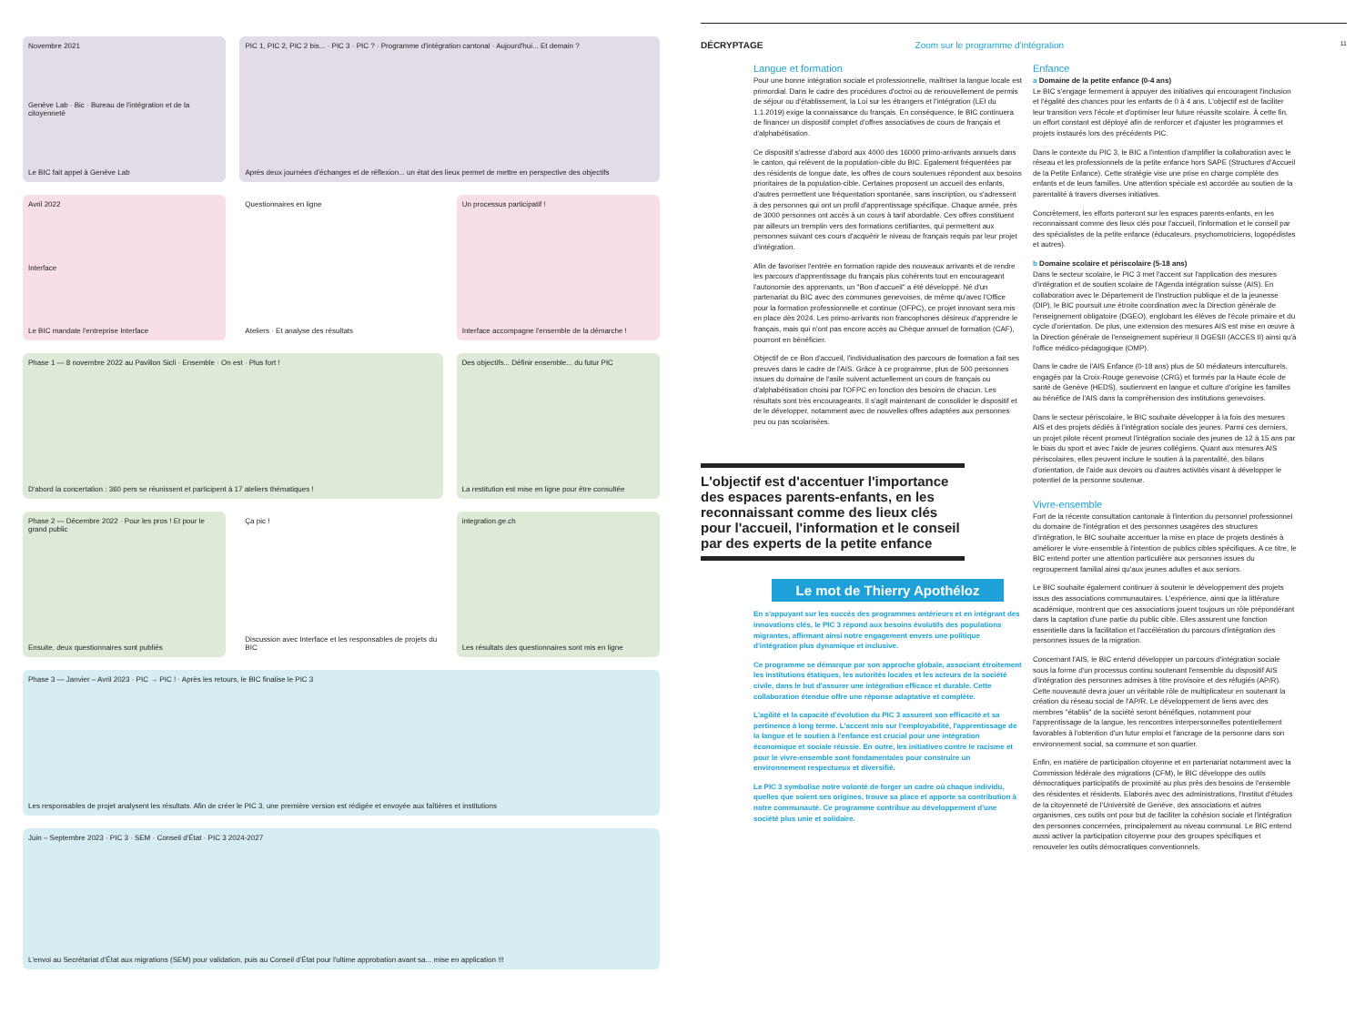Novembre 2021
Genève Lab · Bic · Bureau de l'intégration et de la citoyenneté
Le BIC fait appel à Genève Lab
PIC 1, PIC 2, PIC 2 bis... · PIC 3 · PIC ? · Programme d'intégration cantonal · Aujourd'hui... Et demain ?
Après deux journées d'échanges et de réflexion... un état des lieux permet de mettre en perspective des objectifs
Avril 2022
Interface
Le BIC mandate l'entreprise Interface
Questionnaires en ligne
Ateliers · Et analyse des résultats
Un processus participatif !
Interface accompagne l'ensemble de la démarche !
Phase 1 — 8 novembre 2022 au Pavillon Sicli · Ensemble · On est · Plus fort !
D'abord la concertation : 360 pers se réunissent et participent à 17 ateliers thématiques !
Des objectifs... Définir ensemble... du futur PIC
La restitution est mise en ligne pour être consultée
Phase 2 — Décembre 2022 · Pour les pros ! Et pour le grand public
Ensuite, deux questionnaires sont publiés
Ça pic !
Discussion avec Interface et les responsables de projets du BIC
integration.ge.ch
Les résultats des questionnaires sont mis en ligne
Phase 3 — Janvier – Avril 2023 · PIC → PIC ! · Après les retours, le BIC finalise le PIC 3
Les responsables de projet analysent les résultats. Afin de créer le PIC 3, une première version est rédigée et envoyée aux faîtières et institutions
Juin – Septembre 2023 · PIC 3 · SEM · Conseil d'État · PIC 3 2024-2027
L'envoi au Secrétariat d'État aux migrations (SEM) pour validation, puis au Conseil d'État pour l'ultime approbation avant sa... mise en application !!!
DÉCRYPTAGE Zoom sur le programme d'intégration 11
Langue et formation
Pour une bonne intégration sociale et professionnelle, maîtriser la langue locale est primordial. Dans le cadre des procédures d'octroi ou de renouvellement de permis de séjour ou d'établissement, la Loi sur les étrangers et l'intégration (LEI du 1.1.2019) exige la connaissance du français. En conséquence, le BIC continuera de financer un dispositif complet d'offres associatives de cours de français et d'alphabétisation.
Ce dispositif s'adresse d'abord aux 4000 des 16000 primo-arrivants annuels dans le canton, qui relèvent de la population-cible du BIC. Egalement fréquentées par des résidents de longue date, les offres de cours soutenues répondent aux besoins prioritaires de la population-cible. Certaines proposent un accueil des enfants, d'autres permettent une fréquentation spontanée, sans inscription, ou s'adressent à des personnes qui ont un profil d'apprentissage spécifique. Chaque année, près de 3000 personnes ont accès à un cours à tarif abordable. Ces offres constituent par ailleurs un tremplin vers des formations certifiantes, qui permettent aux personnes suivant ces cours d'acquérir le niveau de français requis par leur projet d'intégration.
Afin de favoriser l'entrée en formation rapide des nouveaux arrivants et de rendre les parcours d'apprentissage du français plus cohérents tout en encourageant l'autonomie des apprenants, un "Bon d'accueil" a été développé. Né d'un partenariat du BIC avec des communes genevoises, de même qu'avec l'Office pour la formation professionnelle et continue (OFPC), ce projet innovant sera mis en place dès 2024. Les primo-arrivants non francophones désireux d'apprendre le français, mais qui n'ont pas encore accès au Chèque annuel de formation (CAF), pourront en bénéficier.
Objectif de ce Bon d'accueil, l'individualisation des parcours de formation a fait ses preuves dans le cadre de l'AIS. Grâce à ce programme, plus de 500 personnes issues du domaine de l'asile suivent actuellement un cours de français ou d'alphabétisation choisi par l'OFPC en fonction des besoins de chacun. Les résultats sont très encourageants. Il s'agit maintenant de consolider le dispositif et de le développer, notamment avec de nouvelles offres adaptées aux personnes peu ou pas scolarisées.
L'objectif est d'accentuer l'importance des espaces parents-enfants, en les reconnaissant comme des lieux clés pour l'accueil, l'information et le conseil par des experts de la petite enfance
Le mot de Thierry Apothéloz
En s'appuyant sur les succès des programmes antérieurs et en intégrant des innovations clés, le PIC 3 répond aux besoins évolutifs des populations migrantes, affirmant ainsi notre engagement envers une politique d'intégration plus dynamique et inclusive.
Ce programme se démarque par son approche globale, associant étroitement les institutions étatiques, les autorités locales et les acteurs de la société civile, dans le but d'assurer une intégration efficace et durable. Cette collaboration étendue offre une réponse adaptative et complète.
L'agilité et la capacité d'évolution du PIC 3 assurent son efficacité et sa pertinence à long terme. L'accent mis sur l'employabilité, l'apprentissage de la langue et le soutien à l'enfance est crucial pour une intégration économique et sociale réussie. En outre, les initiatives contre le racisme et pour le vivre-ensemble sont fondamentales pour construire un environnement respectueux et diversifié.
Le PIC 3 symbolise notre volonté de forger un cadre où chaque individu, quelles que soient ses origines, trouve sa place et apporte sa contribution à notre communauté. Ce programme contribue au développement d'une société plus unie et solidaire.
Enfance
a Domaine de la petite enfance (0-4 ans)
Le BIC s'engage fermement à appuyer des initiatives qui encouragent l'inclusion et l'égalité des chances pour les enfants de 0 à 4 ans. L'objectif est de faciliter leur transition vers l'école et d'optimiser leur future réussite scolaire. À cette fin, un effort constant est déployé afin de renforcer et d'ajuster les programmes et projets instaurés lors des précédents PIC.
Dans le contexte du PIC 3, le BIC a l'intention d'amplifier la collaboration avec le réseau et les professionnels de la petite enfance hors SAPE (Structures d'Accueil de la Petite Enfance). Cette stratégie vise une prise en charge complète des enfants et de leurs familles. Une attention spéciale est accordée au soutien de la parentalité à travers diverses initiatives.
Concrètement, les efforts porteront sur les espaces parents-enfants, en les reconnaissant comme des lieux clés pour l'accueil, l'information et le conseil par des spécialistes de la petite enfance (éducateurs, psychomotriciens, logopédistes et autres).
b Domaine scolaire et périscolaire (5-18 ans)
Dans le secteur scolaire, le PIC 3 met l'accent sur l'application des mesures d'intégration et de soutien scolaire de l'Agenda intégration suisse (AIS). En collaboration avec le Département de l'instruction publique et de la jeunesse (DIP), le BIC poursuit une étroite coordination avec la Direction générale de l'enseignement obligatoire (DGEO), englobant les élèves de l'école primaire et du cycle d'orientation. De plus, une extension des mesures AIS est mise en œuvre à la Direction générale de l'enseignement supérieur II DGESII (ACCES II) ainsi qu'à l'office médico-pédagogique (OMP).
Dans le cadre de l'AIS Enfance (0-18 ans) plus de 50 médiateurs interculturels, engagés par la Croix-Rouge genevoise (CRG) et formés par la Haute école de santé de Genève (HEDS), soutiennent en langue et culture d'origine les familles au bénéfice de l'AIS dans la compréhension des institutions genevoises.
Dans le secteur périscolaire, le BIC souhaite développer à la fois des mesures AIS et des projets dédiés à l'intégration sociale des jeunes. Parmi ces derniers, un projet pilote récent promeut l'intégration sociale des jeunes de 12 à 15 ans par le biais du sport et avec l'aide de jeunes collégiens. Quant aux mesures AIS périscolaires, elles peuvent inclure le soutien à la parentalité, des bilans d'orientation, de l'aide aux devoirs ou d'autres activités visant à développer le potentiel de la personne soutenue.
Vivre-ensemble
Fort de la récente consultation cantonale à l'intention du personnel professionnel du domaine de l'intégration et des personnes usagères des structures d'intégration, le BIC souhaite accentuer la mise en place de projets destinés à améliorer le vivre-ensemble à l'intention de publics cibles spécifiques. A ce titre, le BIC entend porter une attention particulière aux personnes issues du regroupement familial ainsi qu'aux jeunes adultes et aux seniors.
Le BIC souhaite également continuer à soutenir le développement des projets issus des associations communautaires. L'expérience, ainsi que la littérature académique, montrent que ces associations jouent toujours un rôle prépondérant dans la captation d'une partie du public cible. Elles assurent une fonction essentielle dans la facilitation et l'accélération du parcours d'intégration des personnes issues de la migration.
Concernant l'AIS, le BIC entend développer un parcours d'intégration sociale sous la forme d'un processus continu soutenant l'ensemble du dispositif AIS d'intégration des personnes admises à titre provisoire et des réfugiés (AP/R). Cette nouveauté devra jouer un véritable rôle de multiplicateur en soutenant la création du réseau social de l'AP/R. Le développement de liens avec des membres "établis" de la société seront bénéfiques, notamment pour l'apprentissage de la langue, les rencontres interpersonnelles potentiellement favorables à l'obtention d'un futur emploi et l'ancrage de la personne dans son environnement social, sa commune et son quartier.
Enfin, en matière de participation citoyenne et en partenariat notamment avec la Commission fédérale des migrations (CFM), le BIC développe des outils démocratiques participatifs de proximité au plus près des besoins de l'ensemble des résidentes et résidents. Elaborés avec des administrations, l'Institut d'études de la citoyenneté de l'Université de Genève, des associations et autres organismes, ces outils ont pour but de faciliter la cohésion sociale et l'intégration des personnes concernées, principalement au niveau communal. Le BIC entend aussi activer la participation citoyenne pour des groupes spécifiques et renouveler les outils démocratiques conventionnels.